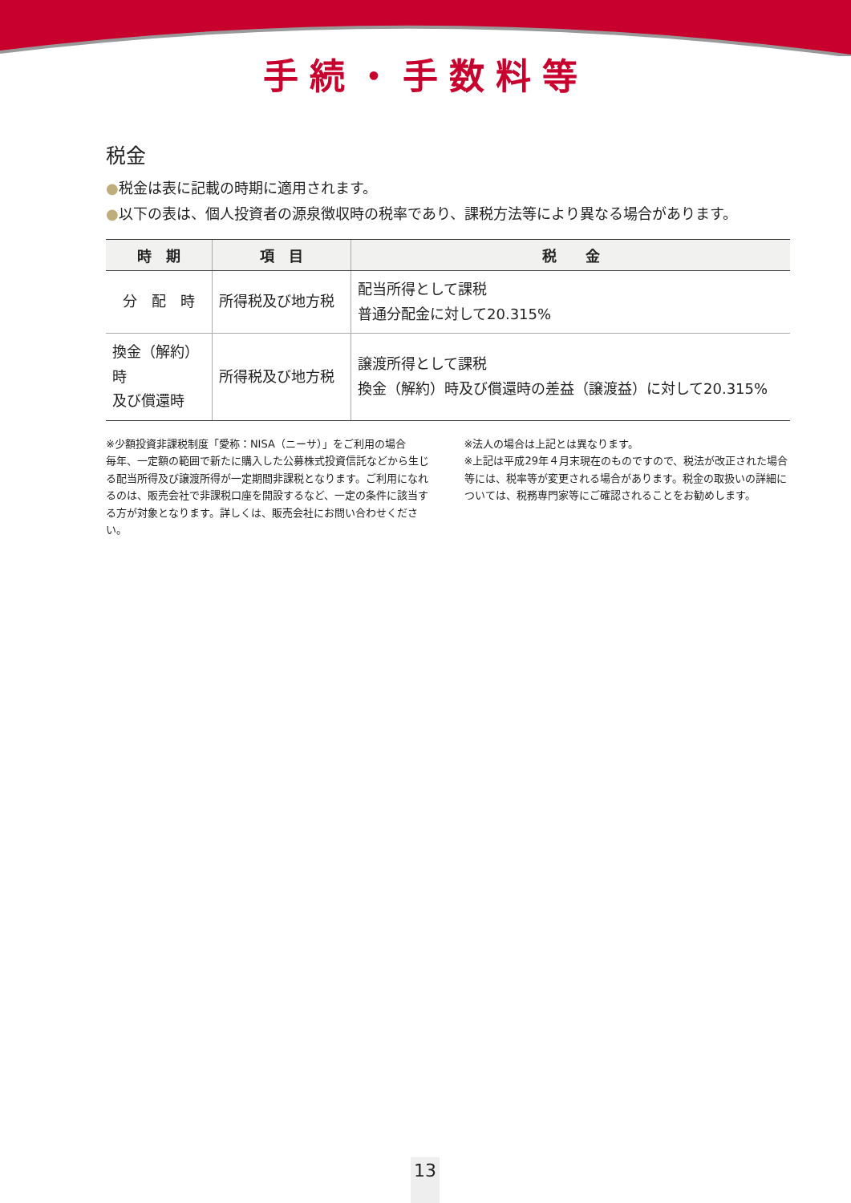手続・手数料等
税金
●税金は表に記載の時期に適用されます。
●以下の表は、個人投資者の源泉徴収時の税率であり、課税方法等により異なる場合があります。
| 時 期 | 項 目 | 税 金 |
| --- | --- | --- |
| 分 配 時 | 所得税及び地方税 | 配当所得として課税 普通分配金に対して20.315% |
| 換金（解約）時 及び償還時 | 所得税及び地方税 | 譲渡所得として課税 換金（解約）時及び償還時の差益（譲渡益）に対して20.315% |
※少額投資非課税制度「愛称：NISA（ニーサ）」をご利用の場合
毎年、一定額の範囲で新たに購入した公募株式投資信託などから生じる配当所得及び譲渡所得が一定期間非課税となります。ご利用になれるのは、販売会社で非課税口座を開設するなど、一定の条件に該当する方が対象となります。詳しくは、販売会社にお問い合わせください。
※法人の場合は上記とは異なります。
※上記は平成29年４月末現在のものですので、税法が改正された場合等には、税率等が変更される場合があります。税金の取扱いの詳細については、税務専門家等にご確認されることをお勧めします。
13